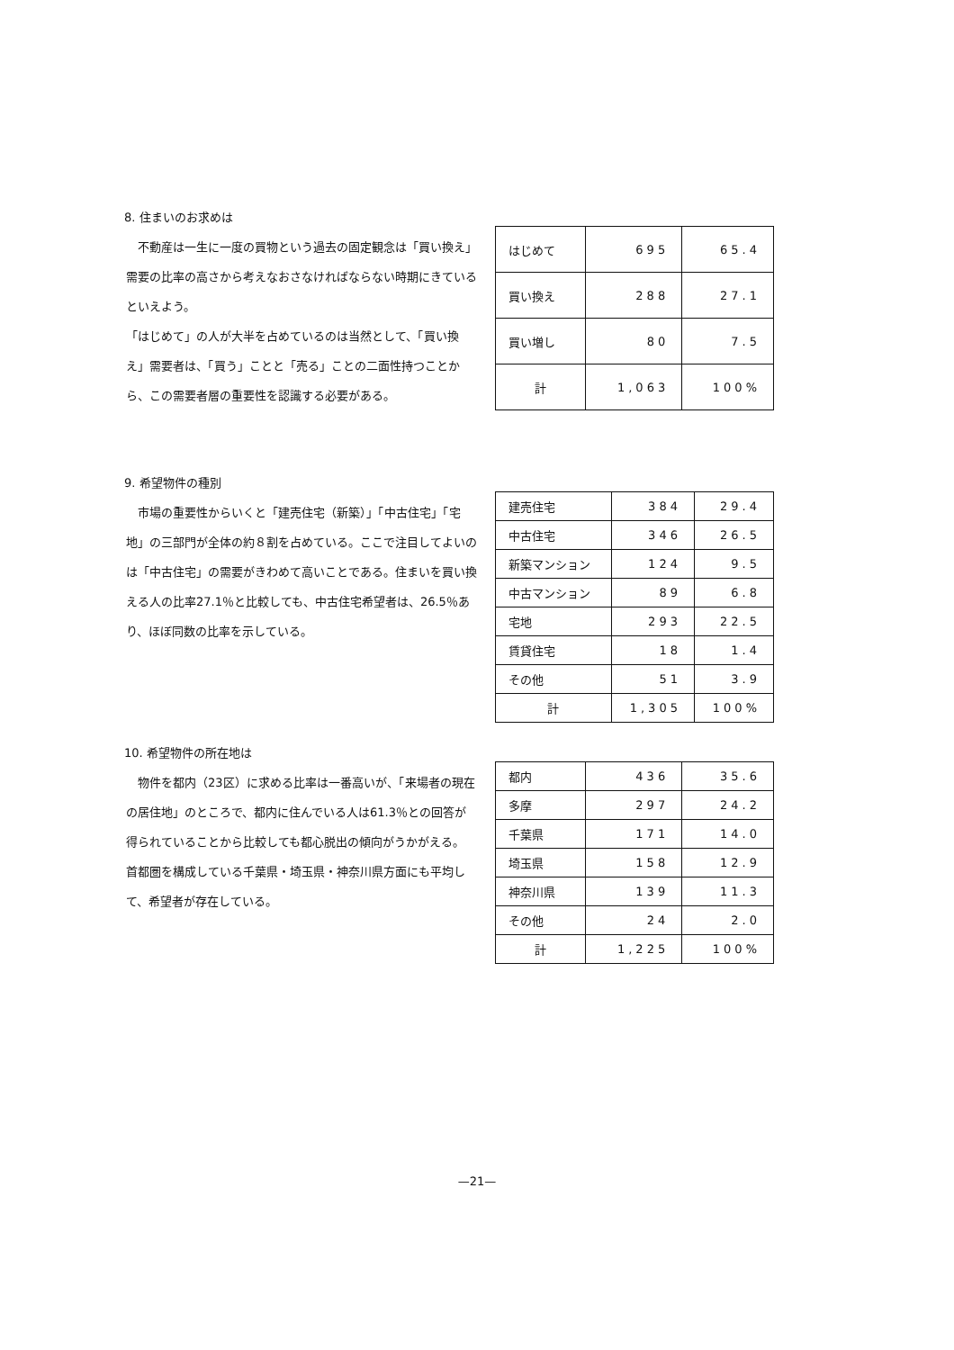8. 住まいのお求めは
　不動産は一生に一度の買物という過去の固定観念は「買い換え」需要の比率の高さから考えなおさなければならない時期にきているといえよう。
「はじめて」の人が大半を占めているのは当然として、「買い換え」需要者は、「買う」ことと「売る」ことの二面性持つことから、この需要者層の重要性を認識する必要がある。
| はじめて | 695 | 65.4 |
| 買い換え | 288 | 27.1 |
| 買い増し | 80 | 7.5 |
| 計 | 1,063 | 100% |
9. 希望物件の種別
　市場の重要性からいくと「建売住宅（新築）」「中古住宅」「宅地」の三部門が全体の約８割を占めている。ここで注目してよいのは「中古住宅」の需要がきわめて高いことである。住まいを買い換える人の比率27.1％と比較しても、中古住宅希望者は、26.5％あり、ほぼ同数の比率を示している。
| 建売住宅 | 384 | 29.4 |
| 中古住宅 | 346 | 26.5 |
| 新築マンション | 124 | 9.5 |
| 中古マンション | 89 | 6.8 |
| 宅地 | 293 | 22.5 |
| 賃貸住宅 | 18 | 1.4 |
| その他 | 51 | 3.9 |
| 計 | 1,305 | 100% |
10. 希望物件の所在地は
　物件を都内（23区）に求める比率は一番高いが、「来場者の現在の居住地」のところで、都内に住んでいる人は61.3％との回答が得られていることから比較しても都心脱出の傾向がうかがえる。
首都圏を構成している千葉県・埼玉県・神奈川県方面にも平均して、希望者が存在している。
| 都内 | 436 | 35.6 |
| 多摩 | 297 | 24.2 |
| 千葉県 | 171 | 14.0 |
| 埼玉県 | 158 | 12.9 |
| 神奈川県 | 139 | 11.3 |
| その他 | 24 | 2.0 |
| 計 | 1,225 | 100% |
—21—